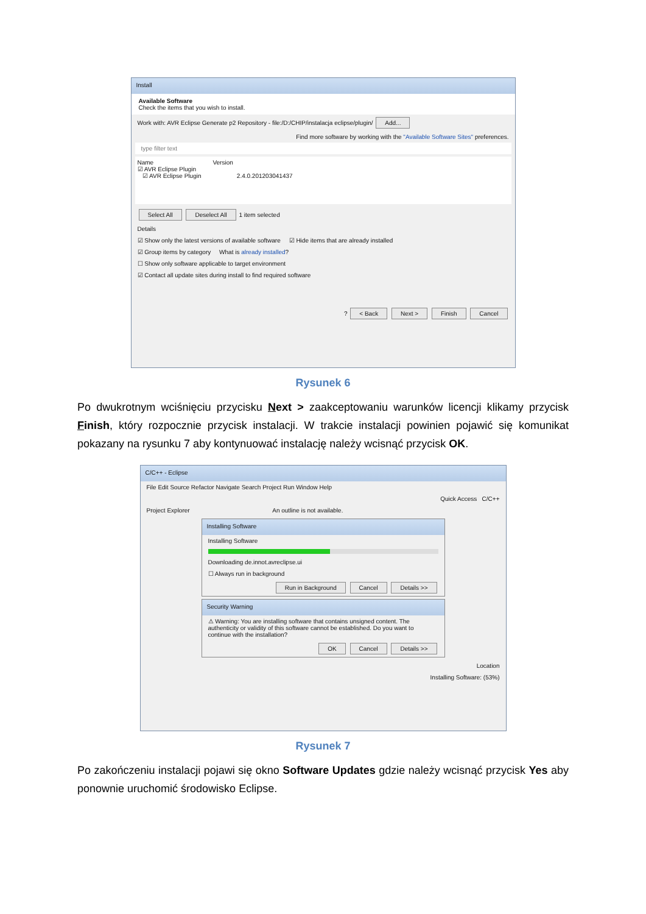Install
Available Software
Check the items that you wish to install.
Work with: AVR Eclipse Generate p2 Repository - file:/D:/CHIP/instalacja eclipse/plugin/ Add...
Find more software by working with the "Available Software Sites" preferences.
type filter text
Name Version
☑ AVR Eclipse Plugin
☑ AVR Eclipse Plugin 2.4.0.201203041437
Select All Deselect All 1 item selected
Details
☑ Show only the latest versions of available software ☑ Hide items that are already installed
☑ Group items by category What is already installed?
☐ Show only software applicable to target environment
☑ Contact all update sites during install to find required software
? < Back Next > Finish Cancel
Rysunek 6
Po dwukrotnym wciśnięciu przycisku Next > zaakceptowaniu warunków licencji klikamy przycisk Finish, który rozpocznie przycisk instalacji. W trakcie instalacji powinien pojawić się komunikat pokazany na rysunku 7 aby kontynuować instalację należy wcisnąć przycisk OK.
C/C++ - Eclipse
File Edit Source Refactor Navigate Search Project Run Window Help
Quick Access C/C++
Project Explorer An outline is not available.
Installing Software
Installing Software
Downloading de.innot.avreclipse.ui
☐ Always run in background
Run in Background Cancel Details >>
Security Warning
⚠ Warning: You are installing software that contains unsigned content. The authenticity or validity of this software cannot be established. Do you want to continue with the installation?
OK Cancel Details >>
Location
Installing Software: (53%)
Rysunek 7
Po zakończeniu instalacji pojawi się okno Software Updates gdzie należy wcisnąć przycisk Yes aby ponownie uruchomić środowisko Eclipse.